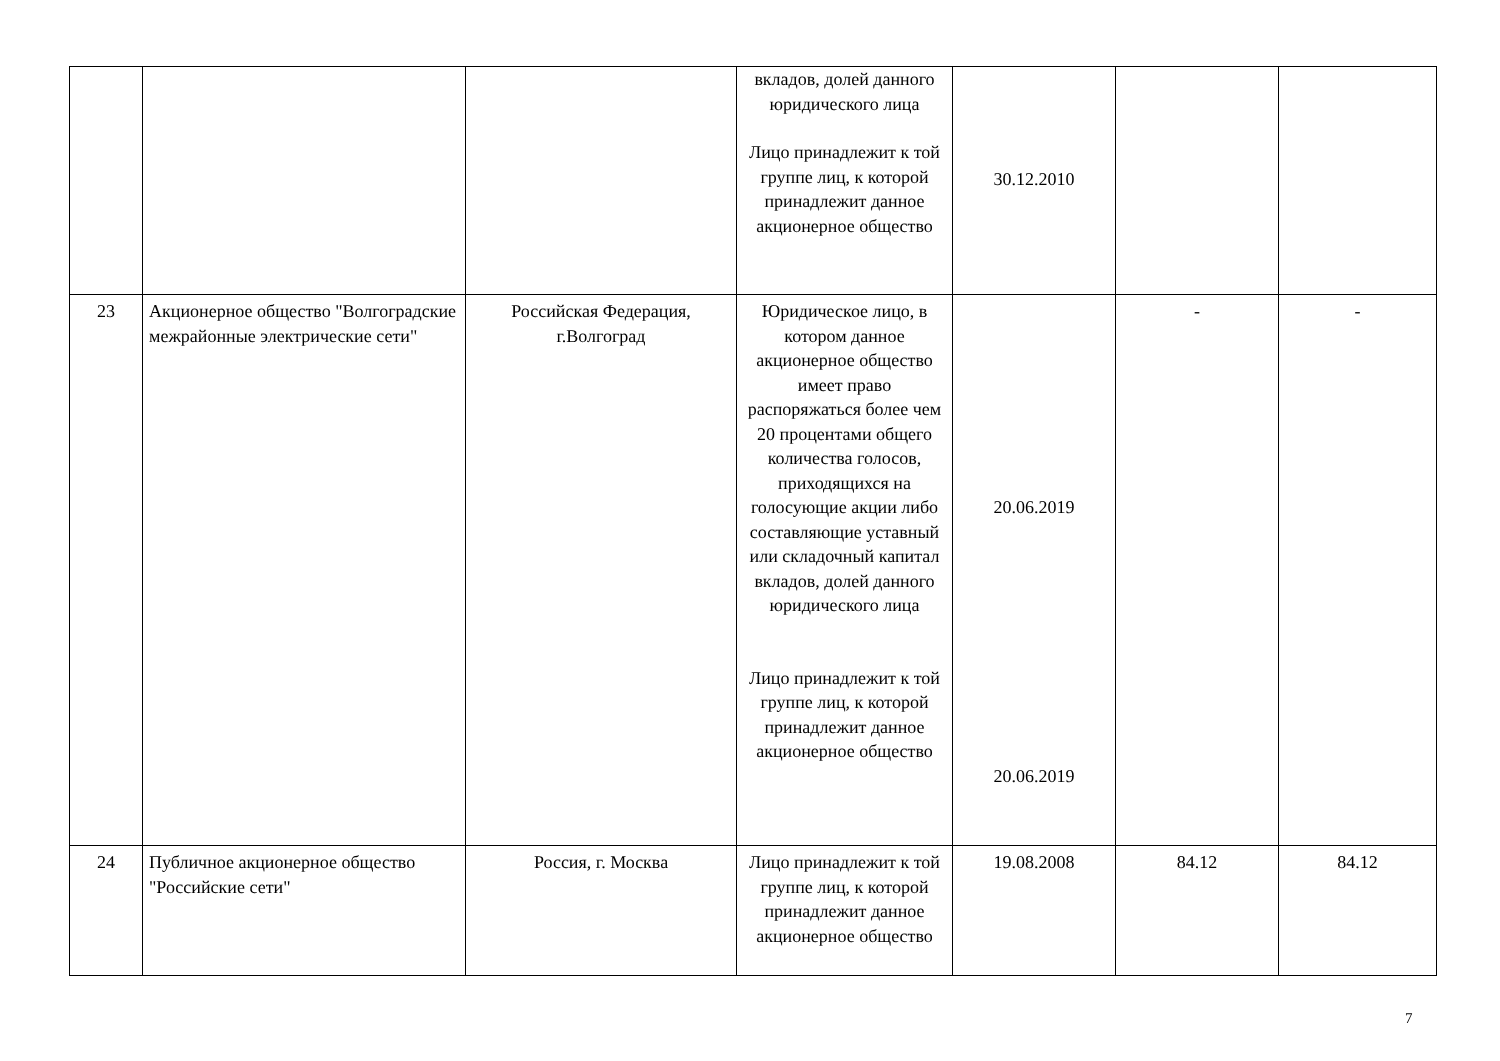| | | | вкладов, долей данного юридического лица Лицо принадлежит к той группе лиц, к которой принадлежит данное акционерное общество | 30.12.2010 | | |
| 23 | Акционерное общество "Волгоградские межрайонные электрические сети" | Российская Федерация, г.Волгоград | Юридическое лицо, в котором данное акционерное общество имеет право распоряжаться более чем 20 процентами общего количества голосов, приходящихся на голосующие акции либо составляющие уставный или складочный капитал вкладов, долей данного юридического лица Лицо принадлежит к той группе лиц, к которой принадлежит данное акционерное общество | 20.06.2019 20.06.2019 | - | - |
| 24 | Публичное акционерное общество "Российские сети" | Россия, г. Москва | Лицо принадлежит к той группе лиц, к которой принадлежит данное акционерное общество | 19.08.2008 | 84.12 | 84.12 |
7